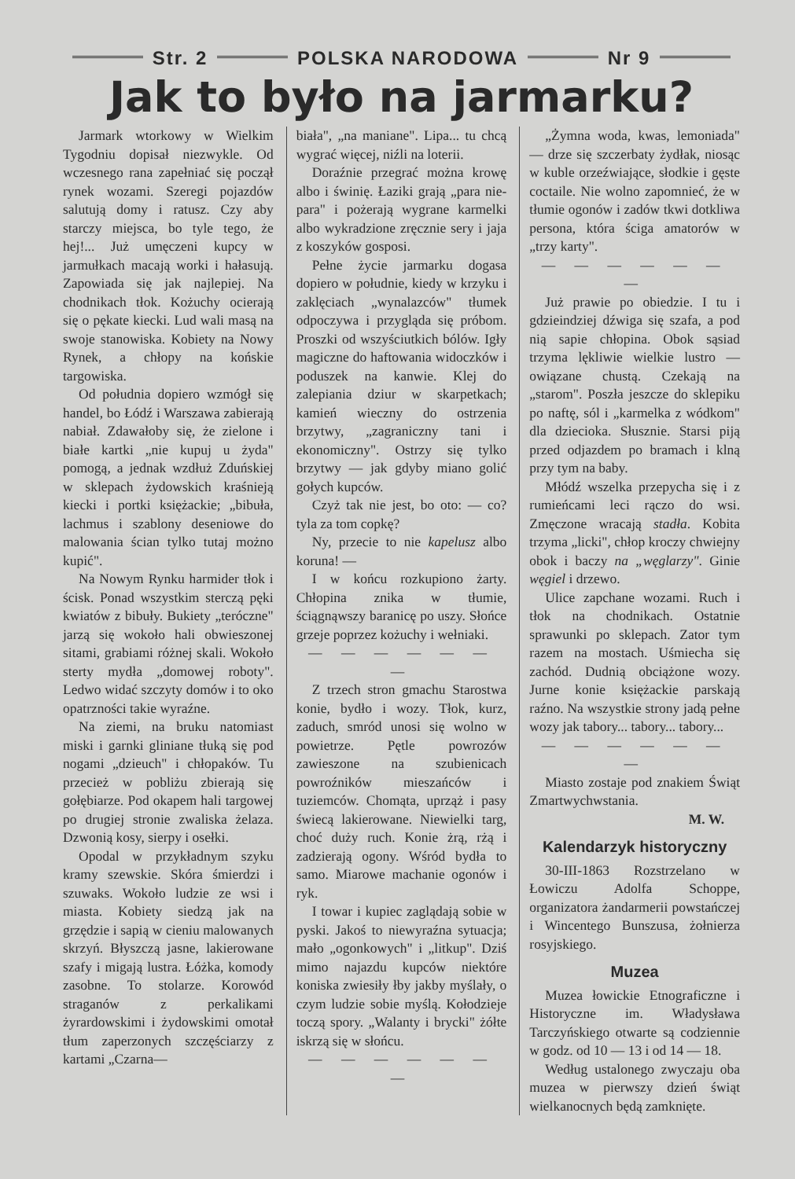Str. 2 POLSKA NARODOWA Nr 9
Jak to było na jarmarku?
Jarmark wtorkowy w Wielkim Tygodniu dopisał niezwykle. Od wczesnego rana zapełniać się począł rynek wozami. Szeregi pojazdów salutują domy i ratusz. Czy aby starczy miejsca, bo tyle tego, że hej!... Już umęczeni kupcy w jarmułkach macają worki i hałasują. Zapowiada się jak najlepiej. Na chodnikach tłok. Kożuchy ocierają się o pękate kiecki. Lud wali masą na swoje stanowiska. Kobiety na Nowy Rynek, a chłopy na końskie targowiska.
Od południa dopiero wzmógł się handel, bo Łódź i Warszawa zabierają nabiał. Zdawałoby się, że zielone i białe kartki „nie kupuj u żyda" pomogą, a jednak wzdłuż Zduńskiej w sklepach żydowskich kraśnieją kiecki i portki księżackie; „bibuła, lachmus i szablony deseniowe do malowania ścian tylko tutaj możno kupić".
Na Nowym Rynku harmider tłok i ścisk. Ponad wszystkim sterczą pęki kwiatów z bibuły. Bukiety „teróczne" jarzą się wokoło hali obwieszonej sitami, grabiami różnej skali. Wokoło sterty mydła „domowej roboty". Ledwo widać szczyty domów i to oko opatrzności takie wyraźne.
Na ziemi, na bruku natomiast miski i garnki gliniane tłuką się pod nogami „dzieuch" i chłopaków. Tu przecież w pobliżu zbierają się gołębiarze. Pod okapem hali targowej po drugiej stronie zwaliska żelaza. Dzwonią kosy, sierpy i osełki.
Opodal w przykładnym szyku kramy szewskie. Skóra śmierdzi i szuwaks. Wokoło ludzie ze wsi i miasta. Kobiety siedzą jak na grzędzie i sapią w cieniu malowanych skrzyń. Błyszczą jasne, lakierowane szafy i migają lustra. Łóżka, komody zasobne. To stolarze. Korowód straganów z perkalikami żyrardowskimi i żydowskimi omotał tłum zaperzonych szczęściarzy z kartami „Czarna—
biała", „na maniane". Lipa... tu chcą wygrać więcej, niźli na loterii.
Doraźnie przegrać można krowę albo i świnię. Łaziki grają „para nie-para" i pożerają wygrane karmelki albo wykradzione zręcznie sery i jaja z koszyków gosposi.
Pełne życie jarmarku dogasa dopiero w południe, kiedy w krzyku i zaklęciach „wynalazców" tłumek odpoczywa i przygląda się próbom. Proszki od wszyściutkich bólów. Igły magiczne do haftowania widoczków i poduszek na kanwie. Klej do zalepiania dziur w skarpetkach; kamień wieczny do ostrzenia brzytwy, „zagraniczny tani i ekonomiczny". Ostrzy się tylko brzytwy — jak gdyby miano golić gołych kupców.
Czyż tak nie jest, bo oto: — co? tyla za tom copkę?
Ny, przecie to nie kapelusz albo koruna! —
I w końcu rozkupiono żarty. Chłopina znika w tłumie, ściągnąwszy baranicę po uszy. Słońce grzeje poprzez kożuchy i wełniaki.
— — — — — — —
Z trzech stron gmachu Starostwa konie, bydło i wozy. Tłok, kurz, zaduch, smród unosi się wolno w powietrze. Pętle powrozów zawieszone na szubienicach powroźników mieszańców i tuziemców. Chomąta, uprząż i pasy świecą lakierowane. Niewielki targ, choć duży ruch. Konie żrą, rżą i zadzierają ogony. Wśród bydła to samo. Miarowe machanie ogonów i ryk.
I towar i kupiec zaglądają sobie w pyski. Jakoś to niewyraźna sytuacja; mało „ogonkowych" i „litkup". Dziś mimo najazdu kupców niektóre koniska zwiesiły łby jakby myślały, o czym ludzie sobie myślą. Kołodzieje toczą spory. „Walanty i brycki" żółte iskrzą się w słońcu.
— — — — — — —
„Żymna woda, kwas, lemoniada" — drze się szczerbaty żydłak, niosąc w kuble orzeźwiające, słodkie i gęste coctaile. Nie wolno zapomnieć, że w tłumie ogonów i zadów tkwi dotkliwa persona, która ściga amatorów w „trzy karty".
— — — — — — —
Już prawie po obiedzie. I tu i gdzieindziej dźwiga się szafa, a pod nią sapie chłopina. Obok sąsiad trzyma lękliwie wielkie lustro — owiązane chustą. Czekają na „starom". Poszła jeszcze do sklepiku po naftę, sól i „karmelka z wódkom" dla dziecioka. Słusznie. Starsi piją przed odjazdem po bramach i klną przy tym na baby.
Młódź wszelka przepycha się i z rumieńcami leci rączo do wsi. Zmęczone wracają stadła. Kobita trzyma „licki", chłop kroczy chwiejny obok i baczy na „węglarzy". Ginie węgiel i drzewo.
Ulice zapchane wozami. Ruch i tłok na chodnikach. Ostatnie sprawunki po sklepach. Zator tym razem na mostach. Uśmiecha się zachód. Dudnią obciążone wozy. Jurne konie księżackie parskają raźno. Na wszystkie strony jadą pełne wozy jak tabory... tabory... tabory...
— — — — — — —
Miasto zostaje pod znakiem Świąt Zmartwychwstania.
M. W.
Kalendarzyk historyczny
30-III-1863 Rozstrzelano w Łowiczu Adolfa Schoppe, organizatora żandarmerii powstańczej i Wincentego Bunszusa, żołnierza rosyjskiego.
Muzea
Muzea łowickie Etnograficzne i Historyczne im. Władysława Tarczyńskiego otwarte są codziennie w godz. od 10 — 13 i od 14 — 18.
Według ustalonego zwyczaju oba muzea w pierwszy dzień świąt wielkanocnych będą zamknięte.